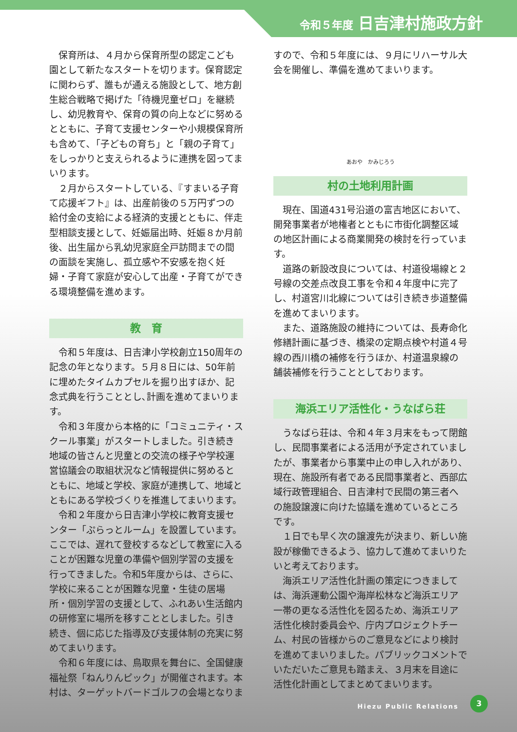令和５年度 日吉津村施政方針
保育所は、４月から保育所型の認定こども園として新たなスタートを切ります。保育認定に関わらず、誰もが通える施設として、地方創生総合戦略で掲げた「待機児童ゼロ」を継続し、幼児教育や、保育の質の向上などに努めるとともに、子育て支援センターや小規模保育所も含めて､「子どもの育ち」と「親の子育て」をしっかりと支えられるように連携を図ってまいります。
２月からスタートしている、『すまいる子育て応援ギフト』は、出産前後の５万円ずつの給付金の支給による経済的支援とともに、伴走型相談支援として、妊娠届出時、妊娠８か月前後、出生届から乳幼児家庭全戸訪問までの間の面談を実施し、孤立感や不安感を抱く妊婦・子育て家庭が安心して出産・子育てができる環境整備を進めます。
教　育
令和５年度は、日吉津小学校創立150周年の記念の年となります。５月８日には、50年前に埋めたタイムカプセルを掘り出すほか、記念式典を行うこととし､計画を進めてまいります。
令和３年度から本格的に「コミュニティ・スクール事業」がスタートしました。引き続き地域の皆さんと児童との交流の様子や学校運営協議会の取組状況など情報提供に努めるとともに、地域と学校、家庭が連携して、地域とともにある学校づくりを推進してまいります。
令和２年度から日吉津小学校に教育支援センター「ぷらっとルーム」を設置しています。ここでは、遅れて登校するなどして教室に入ることが困難な児童の準備や個別学習の支援を行ってきました。令和5年度からは、さらに、学校に来ることが困難な児童・生徒の居場所・個別学習の支援として、ふれあい生活館内の研修室に場所を移すこととしました。引き続き、個に応じた指導及び支援体制の充実に努めてまいります。
令和６年度には、鳥取県を舞台に、全国健康福祉祭「ねんりんピック」が開催されます。本村は、ターゲットバードゴルフの会場となりま
すので、令和５年度には、９月にリハーサル大会を開催し、準備を進めてまいります。
あおや　かみじろう
村の土地利用計画
現在、国道431号沿道の富吉地区において、開発事業者が地権者とともに市街化調整区域の地区計画による商業開発の検討を行っています。
道路の新設改良については、村道役場線と２号線の交差点改良工事を令和４年度中に完了し、村道宮川北線については引き続き歩道整備を進めてまいります。
また、道路施設の維持については、長寿命化修繕計画に基づき、橋梁の定期点検や村道４号線の西川橋の補修を行うほか、村道温泉線の舗装補修を行うこととしております。
海浜エリア活性化・うなばら荘
うなばら荘は、令和４年３月末をもって閉館し、民間事業者による活用が予定されていましたが、事業者から事業中止の申し入れがあり、現在、施設所有者である民間事業者と、西部広域行政管理組合、日吉津村で民間の第三者への施設譲渡に向けた協議を進めているところです。
１日でも早く次の譲渡先が決まり、新しい施設が稼働できるよう、協力して進めてまいりたいと考えております。
海浜エリア活性化計画の策定につきましては、海浜運動公園や海岸松林など海浜エリア一帯の更なる活性化を図るため、海浜エリア活性化検討委員会や、庁内プロジェクトチーム、村民の皆様からのご意見などにより検討を進めてまいりました。パブリックコメントでいただいたご意見も踏まえ、３月末を目途に活性化計画としてまとめてまいります。
Hiezu Public Relations 3